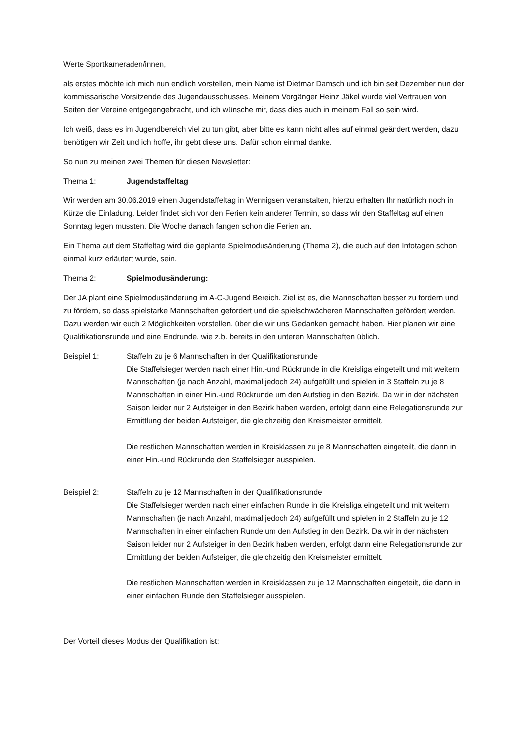Werte Sportkameraden/innen,
als erstes möchte ich mich nun endlich vorstellen, mein Name ist Dietmar Damsch und ich bin seit Dezember nun der kommissarische Vorsitzende des Jugendausschusses. Meinem Vorgänger Heinz Jäkel wurde viel Vertrauen von Seiten der Vereine entgegengebracht, und ich wünsche mir, dass dies auch in meinem Fall so sein wird.
Ich weiß, dass es im Jugendbereich viel zu tun gibt, aber bitte es kann nicht alles auf einmal geändert werden, dazu benötigen wir Zeit und ich hoffe, ihr gebt diese uns. Dafür schon einmal danke.
So nun zu meinen zwei Themen für diesen Newsletter:
Thema 1: Jugendstaffeltag
Wir werden am 30.06.2019 einen Jugendstaffeltag in Wennigsen veranstalten, hierzu erhalten Ihr natürlich noch in Kürze die Einladung. Leider findet sich vor den Ferien kein anderer Termin, so dass wir den Staffeltag auf einen Sonntag legen mussten. Die Woche danach fangen schon die Ferien an.
Ein Thema auf dem Staffeltag wird die geplante Spielmodusänderung (Thema 2), die euch auf den Infotagen schon einmal kurz erläutert wurde, sein.
Thema 2: Spielmodusänderung:
Der JA plant eine Spielmodusänderung im A-C-Jugend Bereich. Ziel ist es, die Mannschaften besser zu fordern und zu fördern, so dass spielstarke Mannschaften gefordert und die spielschwächeren Mannschaften gefördert werden. Dazu werden wir euch 2 Möglichkeiten vorstellen, über die wir uns Gedanken gemacht haben. Hier planen wir eine Qualifikationsrunde und eine Endrunde, wie z.b. bereits in den unteren Mannschaften üblich.
Beispiel 1: Staffeln zu je 6 Mannschaften in der Qualifikationsrunde
Die Staffelsieger werden nach einer Hin.-und Rückrunde in die Kreisliga eingeteilt und mit weitern Mannschaften (je nach Anzahl, maximal jedoch 24) aufgefüllt und spielen in 3 Staffeln zu je 8 Mannschaften in einer Hin.-und Rückrunde um den Aufstieg in den Bezirk. Da wir in der nächsten Saison leider nur 2 Aufsteiger in den Bezirk haben werden, erfolgt dann eine Relegationsrunde zur Ermittlung der beiden Aufsteiger, die gleichzeitig den Kreismeister ermittelt.
Die restlichen Mannschaften werden in Kreisklassen zu je 8 Mannschaften eingeteilt, die dann in einer Hin.-und Rückrunde den Staffelsieger ausspielen.
Beispiel 2: Staffeln zu je 12 Mannschaften in der Qualifikationsrunde
Die Staffelsieger werden nach einer einfachen Runde in die Kreisliga eingeteilt und mit weitern Mannschaften (je nach Anzahl, maximal jedoch 24) aufgefüllt und spielen in 2 Staffeln zu je 12 Mannschaften in einer einfachen Runde um den Aufstieg in den Bezirk. Da wir in der nächsten Saison leider nur 2 Aufsteiger in den Bezirk haben werden, erfolgt dann eine Relegationsrunde zur Ermittlung der beiden Aufsteiger, die gleichzeitig den Kreismeister ermittelt.
Die restlichen Mannschaften werden in Kreisklassen zu je 12 Mannschaften eingeteilt, die dann in einer einfachen Runde den Staffelsieger ausspielen.
Der Vorteil dieses Modus der Qualifikation ist: